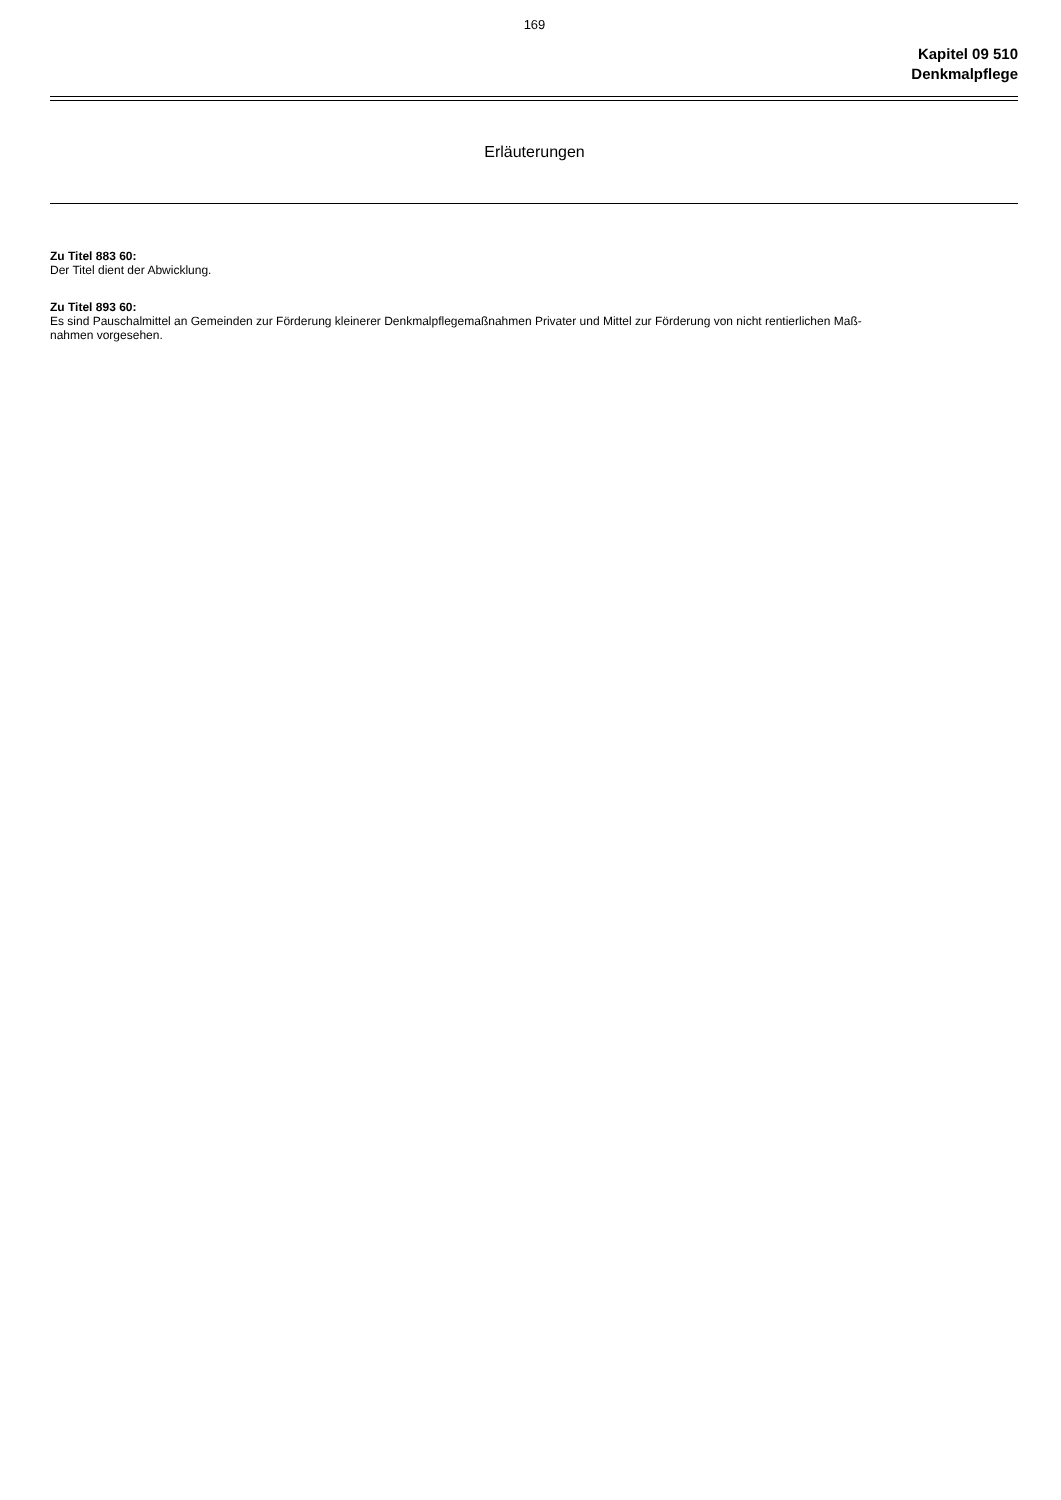169
Kapitel 09 510
Denkmalpflege
Erläuterungen
Zu Titel 883 60:
Der Titel dient der Abwicklung.
Zu Titel 893 60:
Es sind Pauschalmittel an Gemeinden zur Förderung kleinerer Denkmalpflegemaßnahmen Privater und Mittel zur Förderung von nicht rentierlichen Maß-
nahmen vorgesehen.